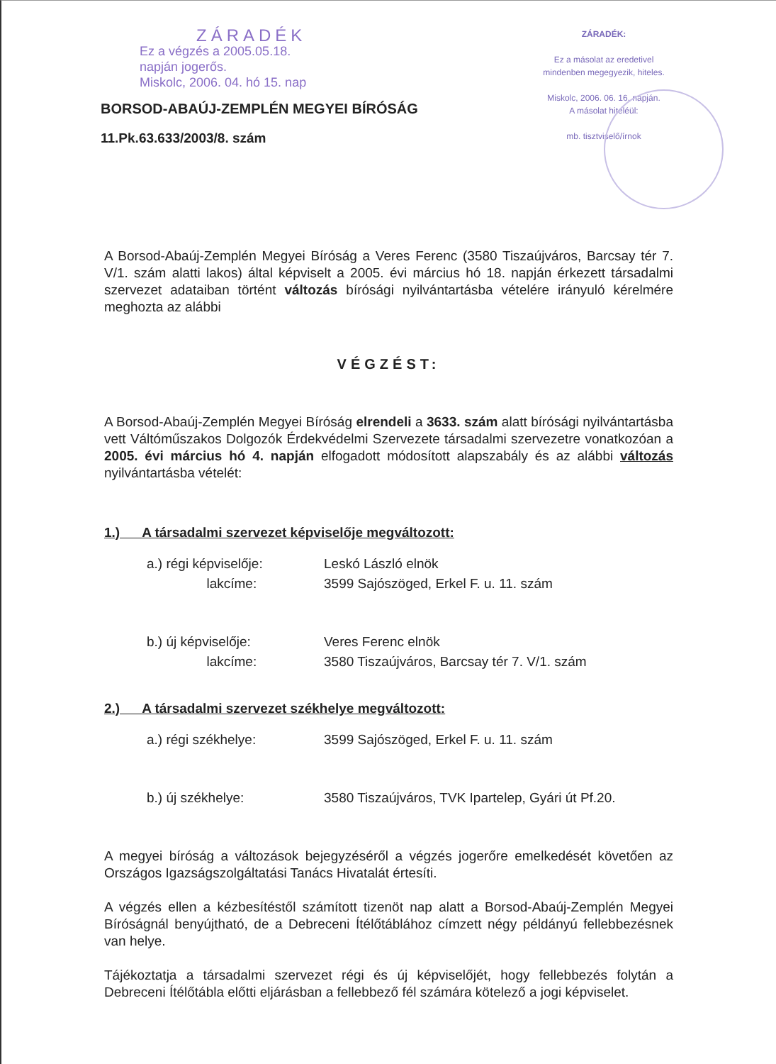ZÁRADÉK
Ez a végzés a 2005.05.18.
napján jogerős.
Miskolc, 2006. 04. hó 15. nap
BORSOD-ABAÚJ-ZEMPLÉN MEGYEI BÍRÓSÁG
11.Pk.63.633/2003/8. szám
ZÁRADÉK:
Ez a másolat az eredetivel
mindenben megegyezik, hiteles.
Miskolc, 2006. 06. 16. napján.
A másolat hiteléül:
mb. tisztviselő/írnok
A Borsod-Abaúj-Zemplén Megyei Bíróság a Veres Ferenc (3580 Tiszaújváros, Barcsay tér 7. V/1. szám alatti lakos) által képviselt a 2005. évi március hó 18. napján érkezett társadalmi szervezet adataiban történt változás bírósági nyilvántartásba vételére irányuló kérelmére meghozta az alábbi
VÉGZÉST:
A Borsod-Abaúj-Zemplén Megyei Bíróság elrendeli a 3633. szám alatt bírósági nyilvántartásba vett Váltóműszakos Dolgozók Érdekvédelmi Szervezete társadalmi szervezetre vonatkozóan a 2005. évi március hó 4. napján elfogadott módosított alapszabály és az alábbi változás nyilvántartásba vételét:
1.) A társadalmi szervezet képviselője megváltozott:
| a.) régi képviselője: | Leskó László elnök |
| lakcíme: | 3599 Sajószöged, Erkel F. u. 11. szám |
| b.) új képviselője: | Veres Ferenc elnök |
| lakcíme: | 3580 Tiszaújváros, Barcsay tér 7. V/1. szám |
2.) A társadalmi szervezet székhelye megváltozott:
| a.) régi székhelye: | 3599 Sajószöged, Erkel F. u. 11. szám |
| b.) új székhelye: | 3580 Tiszaújváros, TVK Ipartelep, Gyári út Pf.20. |
A megyei bíróság a változások bejegyzéséről a végzés jogerőre emelkedését követően az Országos Igazságszolgáltatási Tanács Hivatalát értesíti.
A végzés ellen a kézbesítéstől számított tizenöt nap alatt a Borsod-Abaúj-Zemplén Megyei Bíróságnál benyújtható, de a Debreceni Ítélőtáblához címzett négy példányú fellebbezésnek van helye.
Tájékoztatja a társadalmi szervezet régi és új képviselőjét, hogy fellebbezés folytán a Debreceni Ítélőtábla előtti eljárásban a fellebbező fél számára kötelező a jogi képviselet.